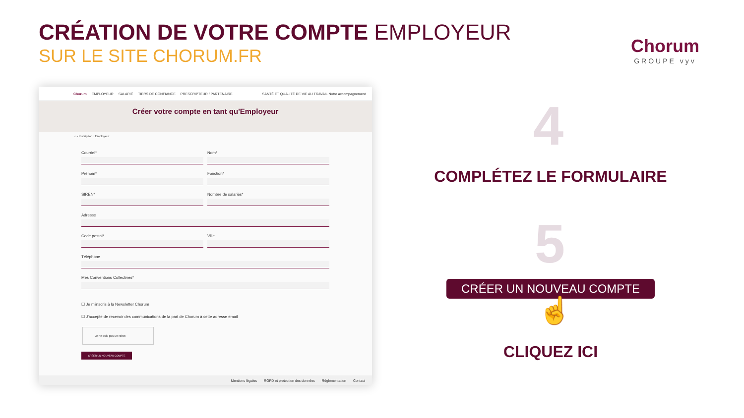CRÉATION DE VOTRE COMPTE EMPLOYEUR
SUR LE SITE CHORUM.FR
Chorum
GROUPE vyv
Chorum EMPLOYEUR SALARIÉ TIERS DE CONFIANCE PRESCRIPTEUR / PARTENAIRE SANTÉ ET QUALITÉ DE VIE AU TRAVAIL Notre accompagnement
Créer votre compte en tant qu'Employeur
⌂ › Inscription › Employeur
Courriel*
Nom*
Prénom*
Fonction*
SIREN*
Nombre de salariés*
Adresse
Code postal*
Ville
Téléphone
Mes Conventions Collectives*
☐ Je m'inscris à la Newsletter Chorum
☐ J'accepte de recevoir des communications de la part de Chorum à cette adresse email
Je ne suis pas un robot
CRÉER UN NOUVEAU COMPTE
Mentions légales RGPD et protection des données Réglementation Contact
4
COMPLÉTEZ LE FORMULAIRE
5
CRÉER UN NOUVEAU COMPTE
☝
CLIQUEZ ICI